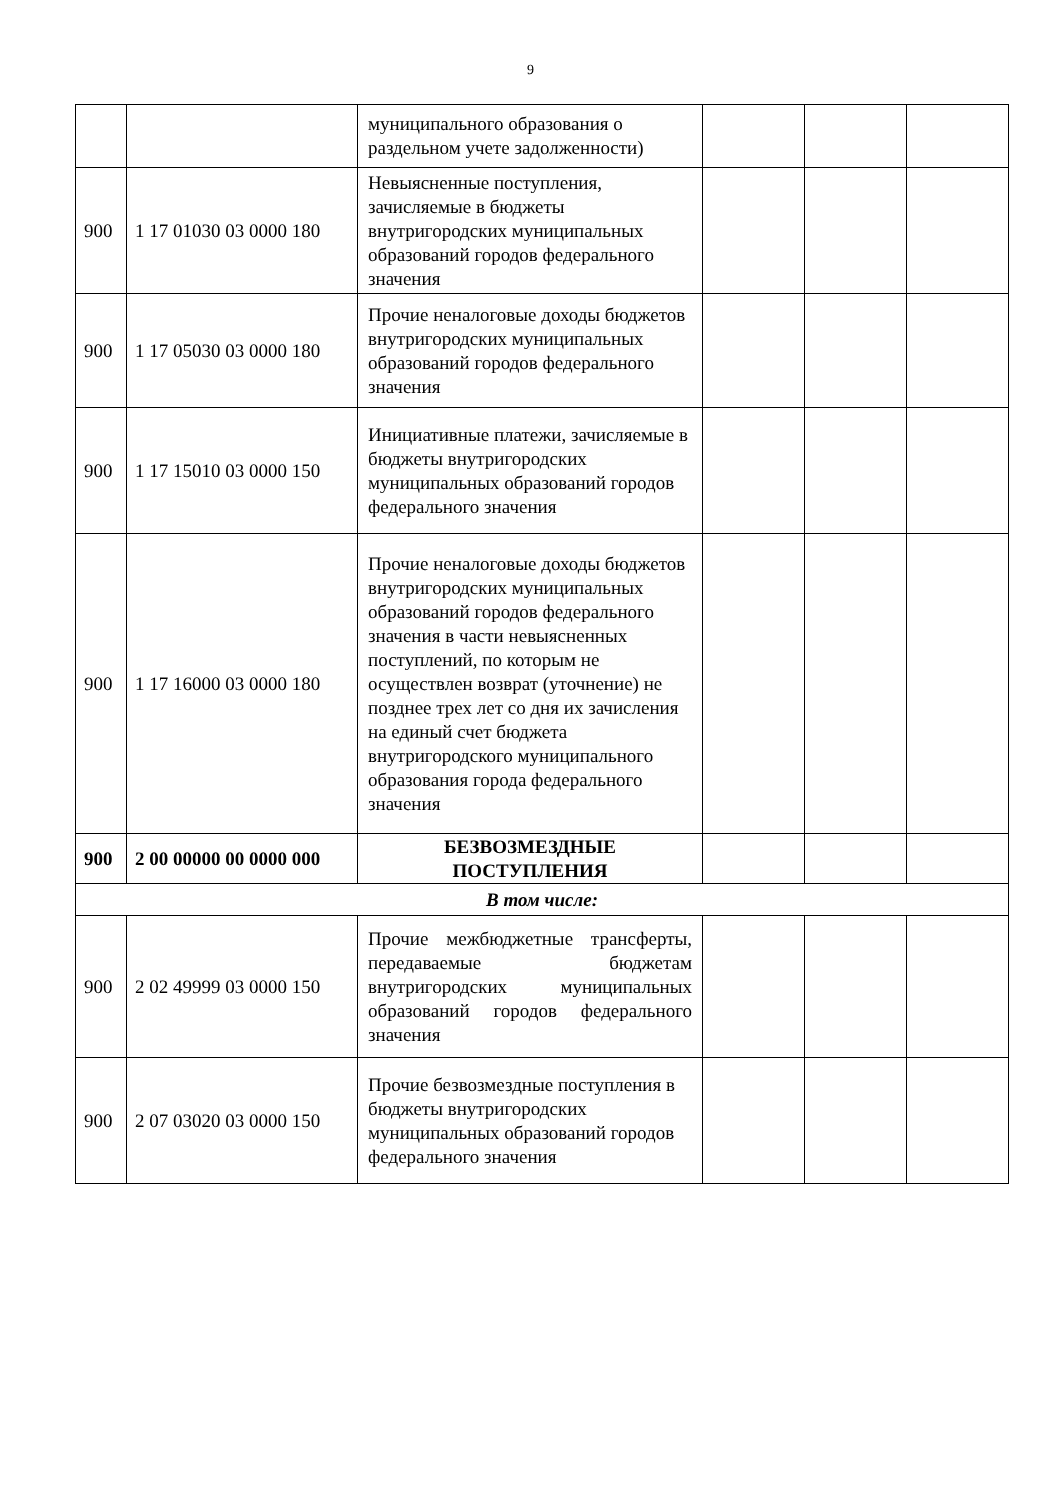9
| | | муниципального образования о раздельном учете задолженности) | | | |
| 900 | 1 17 01030 03 0000 180 | Невыясненные поступления, зачисляемые в бюджеты внутригородских муниципальных образований городов федерального значения | | | |
| 900 | 1 17 05030 03 0000 180 | Прочие неналоговые доходы бюджетов внутригородских муниципальных образований городов федерального значения | | | |
| 900 | 1 17 15010 03 0000 150 | Инициативные платежи, зачисляемые в бюджеты внутригородских муниципальных образований городов федерального значения | | | |
| 900 | 1 17 16000 03 0000 180 | Прочие неналоговые доходы бюджетов внутригородских муниципальных образований городов федерального значения в части невыясненных поступлений, по которым не осуществлен возврат (уточнение) не позднее трех лет со дня их зачисления на единый счет бюджета внутригородского муниципального образования города федерального значения | | | |
| 900 | 2 00 00000 00 0000 000 | БЕЗВОЗМЕЗДНЫЕ ПОСТУПЛЕНИЯ | | | |
| В том числе: | | | | | |
| 900 | 2 02 49999 03 0000 150 | Прочие межбюджетные трансферты, передаваемые бюджетам внутригородских муниципальных образований городов федерального значения | | | |
| 900 | 2 07 03020 03 0000 150 | Прочие безвозмездные поступления в бюджеты внутригородских муниципальных образований городов федерального значения | | | |